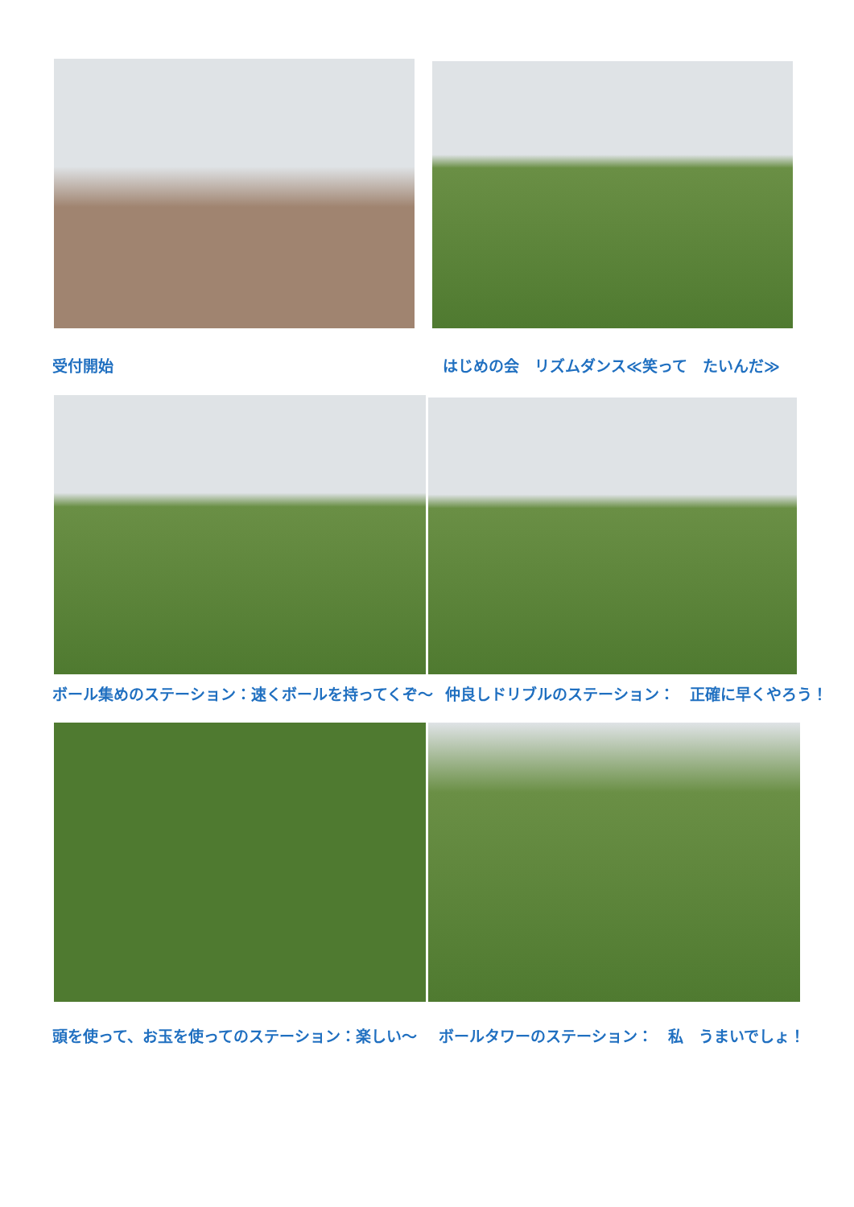受付開始 はじめの会　リズムダンス≪笑って　たいんだ≫
ボール集めのステーション：速くボールを持ってくぞ～ 仲良しドリブルのステーション：　正確に早くやろう！
頭を使って、お玉を使ってのステーション：楽しい～ ボールタワーのステーション：　私　うまいでしょ！